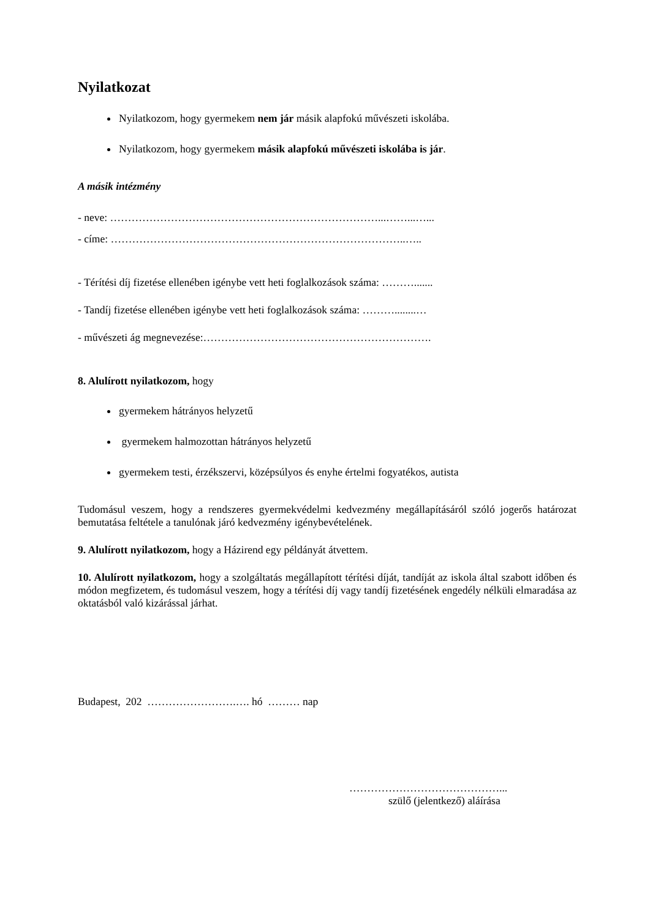Nyilatkozat
Nyilatkozom, hogy gyermekem nem jár másik alapfokú művészeti iskolába.
Nyilatkozom, hogy gyermekem másik alapfokú művészeti iskolába is jár.
A másik intézmény
- neve: …………………………………………………………………...……...…...
- címe: ………………………………………………………………………..…..
- Térítési díj fizetése ellenében igénybe vett heti foglalkozások száma: ……….......
- Tandíj fizetése ellenében igénybe vett heti foglalkozások száma: ………........…
- művészeti ág megnevezése:……………………………………………………….
8. Alulírott nyilatkozom, hogy
gyermekem hátrányos helyzetű
gyermekem halmozottan hátrányos helyzetű
gyermekem testi, érzékszervi, középsúlyos és enyhe értelmi fogyatékos, autista
Tudomásul veszem, hogy a rendszeres gyermekvédelmi kedvezmény megállapításáról szóló jogerős határozat bemutatása feltétele a tanulónak járó kedvezmény igénybevételének.
9. Alulírott nyilatkozom, hogy a Házirend egy példányát átvettem.
10. Alulírott nyilatkozom, hogy a szolgáltatás megállapított térítési díját, tandíját az iskola által szabott időben és módon megfizetem, és tudomásul veszem, hogy a térítési díj vagy tandíj fizetésének engedély nélküli elmaradása az oktatásból való kizárással járhat.
Budapest, 202 …………………….…. hó ……… nap
……………………………………...
szülő (jelentkező) aláírása